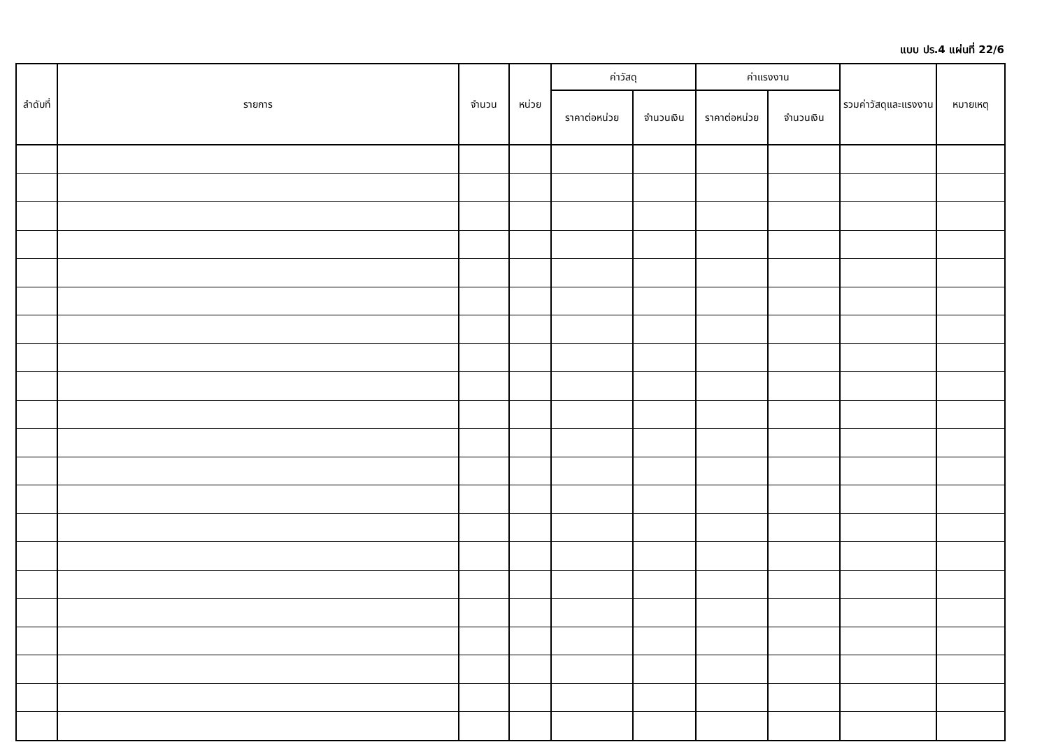แบบ ปร.4 แผ่นที่ 22/6
| ลำดับที่ | รายการ | จำนวน | หน่วย | ค่าวัสดุ | | ค่าแรงงาน | | รวมค่าวัสดุและแรงงาน | หมายเหตุ |
| --- | --- | --- | --- | --- | --- | --- | --- | --- | --- |
| | | | | ราคาต่อหน่วย | จำนวนเงิน | ราคาต่อหน่วย | จำนวนเงิน | | |